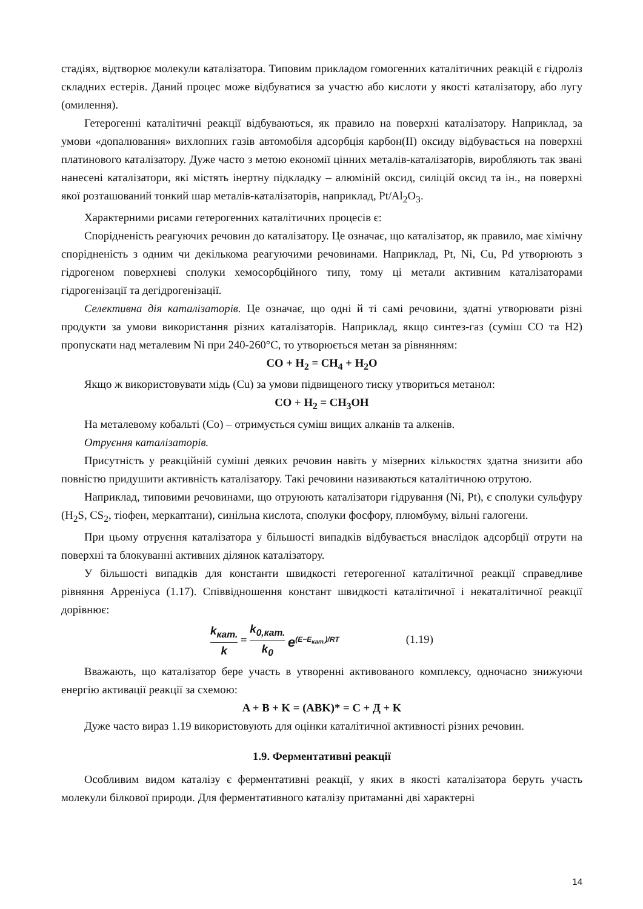стадіях, відтворює молекули каталізатора. Типовим прикладом гомогенних каталітичних реакцій є гідроліз складних естерів. Даний процес може відбуватися за участю або кислоти у якості каталізатору, або лугу (омилення).
Гетерогенні каталітичні реакції відбуваються, як правило на поверхні каталізатору. Наприклад, за умови «допалювання» вихлопних газів автомобіля адсорбція карбон(II) оксиду відбувається на поверхні платинового каталізатору. Дуже часто з метою економії цінних металів-каталізаторів, виробляють так звані нанесені каталізатори, які містять інертну підкладку – алюміній оксид, силіцій оксид та ін., на поверхні якої розташований тонкий шар металів-каталізаторів, наприклад, Pt/Al<sub>2</sub>O<sub>3</sub>.
Характерними рисами гетерогенних каталітичних процесів є:
Спорідненість реагуючих речовин до каталізатору. Це означає, що каталізатор, як правило, має хімічну спорідненість з одним чи декількома реагуючими речовинами. Наприклад, Pt, Ni, Cu, Pd утворюють з гідрогеном поверхневі сполуки хемосорбційного типу, тому ці метали активним каталізаторами гідрогенізації та дегідрогенізації.
Селективна дія каталізаторів. Це означає, що одні й ті самі речовини, здатні утворювати різні продукти за умови використання різних каталізаторів. Наприклад, якщо синтез-газ (суміш СО та Н2) пропускати над металевим Ni при 240-260°С, то утворюється метан за рівнянням:
CO + H<sub>2</sub> = CH<sub>4</sub> + H<sub>2</sub>O
Якщо ж використовувати мідь (Cu) за умови підвищеного тиску утвориться метанол:
CO + H<sub>2</sub> = CH<sub>3</sub>OH
На металевому кобальті (Co) – отримується суміш вищих алканів та алкенів.
Отруєння каталізаторів.
Присутність у реакційній суміші деяких речовин навіть у мізерних кількостях здатна знизити або повністю придушити активність каталізатору. Такі речовини називаються каталітичною отрутою.
Наприклад, типовими речовинами, що отруюють каталізатори гідрування (Ni, Pt), є сполуки сульфуру (H<sub>2</sub>S, CS<sub>2</sub>, тіофен, меркаптани), синільна кислота, сполуки фосфору, плюмбуму, вільні галогени.
При цьому отруєння каталізатора у більшості випадків відбувається внаслідок адсорбції отрути на поверхні та блокуванні активних ділянок каталізатору.
У більшості випадків для константи швидкості гетерогенної каталітичної реакції справедливе рівняння Арреніуса (1.17). Співвідношення констант швидкості каталітичної і некаталітичної реакції дорівнює:
k<sub>кат.</sub> k = k<sub>0,кат.</sub> k<sub>0</sub> e<sup>(E−E<sub>кат.</sub>)/RT</sup> (1.19)
Вважають, що каталізатор бере участь в утворенні активованого комплексу, одночасно знижуючи енергію активації реакції за схемою:
A + B + K = (ABK)* = C + Д + K
Дуже часто вираз 1.19 використовують для оцінки каталітичної активності різних речовин.
1.9. Ферментативні реакції
Особливим видом каталізу є ферментативні реакції, у яких в якості каталізатора беруть участь молекули білкової природи. Для ферментативного каталізу притаманні дві характерні
14